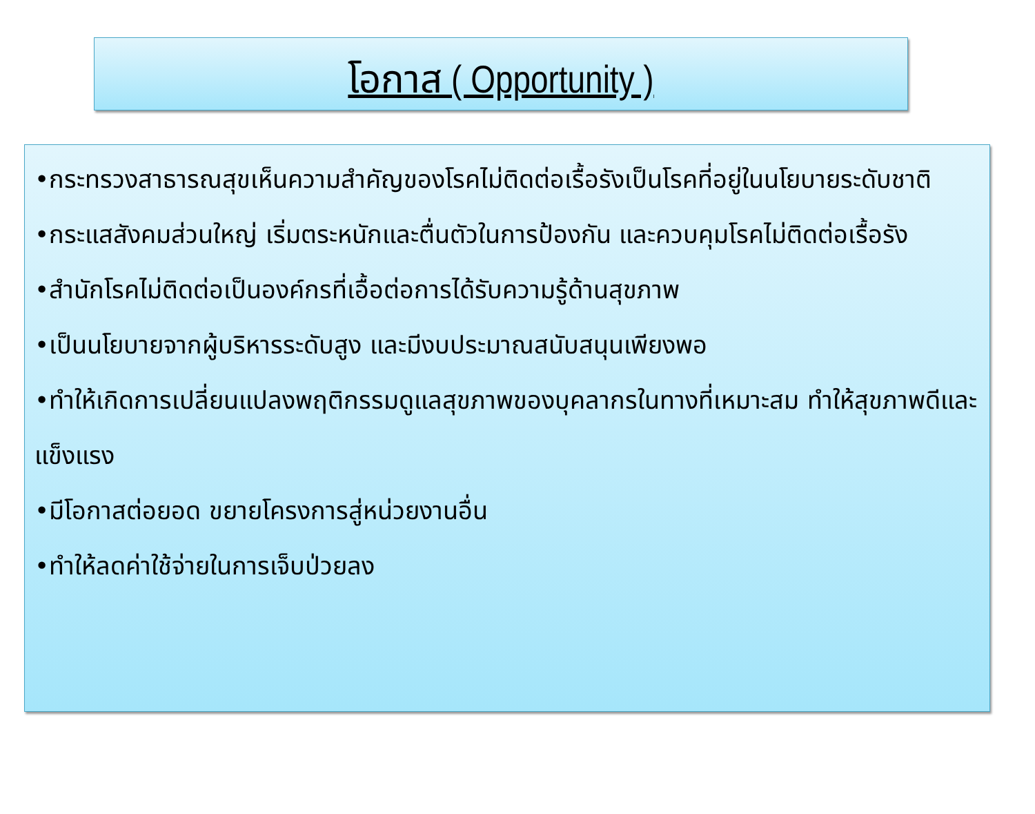โอกาส ( Opportunity )
•กระทรวงสาธารณสุขเห็นความสำคัญของโรคไม่ติดต่อเรื้อรังเป็นโรคที่อยู่ในนโยบายระดับชาติ
•กระแสสังคมส่วนใหญ่ เริ่มตระหนักและตื่นตัวในการป้องกัน และควบคุมโรคไม่ติดต่อเรื้อรัง
•สำนักโรคไม่ติดต่อเป็นองค์กรที่เอื้อต่อการได้รับความรู้ด้านสุขภาพ
•เป็นนโยบายจากผู้บริหารระดับสูง และมีงบประมาณสนับสนุนเพียงพอ
•ทำให้เกิดการเปลี่ยนแปลงพฤติกรรมดูแลสุขภาพของบุคลากรในทางที่เหมาะสม ทำให้สุขภาพดีและแข็งแรง
•มีโอกาสต่อยอด ขยายโครงการสู่หน่วยงานอื่น
•ทำให้ลดค่าใช้จ่ายในการเจ็บป่วยลง